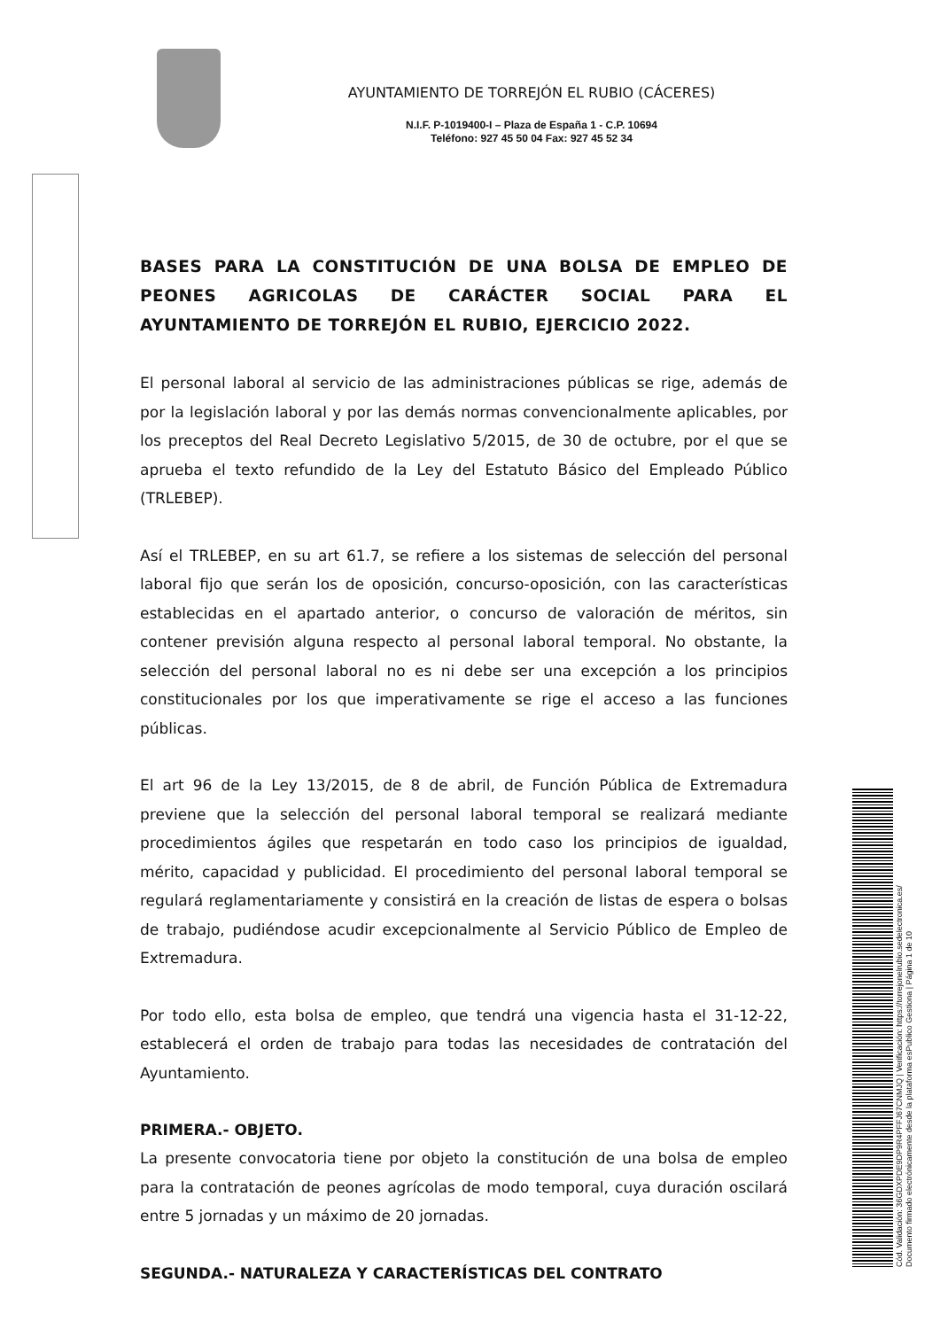AYUNTAMIENTO DE TORREJÓN EL RUBIO (CÁCERES)
N.I.F. P-1019400-I – Plaza de España 1 - C.P. 10694
Teléfono: 927 45 50 04 Fax: 927 45 52 34
BASES PARA LA CONSTITUCIÓN DE UNA BOLSA DE EMPLEO DE PEONES AGRICOLAS DE CARÁCTER SOCIAL PARA EL AYUNTAMIENTO DE TORREJÓN EL RUBIO, EJERCICIO 2022.
El personal laboral al servicio de las administraciones públicas se rige, además de por la legislación laboral y por las demás normas convencionalmente aplicables, por los preceptos del Real Decreto Legislativo 5/2015, de 30 de octubre, por el que se aprueba el texto refundido de la Ley del Estatuto Básico del Empleado Público (TRLEBEP).
Así el TRLEBEP, en su art 61.7, se refiere a los sistemas de selección del personal laboral fijo que serán los de oposición, concurso-oposición, con las características establecidas en el apartado anterior, o concurso de valoración de méritos, sin contener previsión alguna respecto al personal laboral temporal. No obstante, la selección del personal laboral no es ni debe ser una excepción a los principios constitucionales por los que imperativamente se rige el acceso a las funciones públicas.
El art 96 de la Ley 13/2015, de 8 de abril, de Función Pública de Extremadura previene que la selección del personal laboral temporal se realizará mediante procedimientos ágiles que respetarán en todo caso los principios de igualdad, mérito, capacidad y publicidad. El procedimiento del personal laboral temporal se regulará reglamentariamente y consistirá en la creación de listas de espera o bolsas de trabajo, pudiéndose acudir excepcionalmente al Servicio Público de Empleo de Extremadura.
Por todo ello, esta bolsa de empleo, que tendrá una vigencia hasta el 31-12-22, establecerá el orden de trabajo para todas las necesidades de contratación del Ayuntamiento.
PRIMERA.- OBJETO.
La presente convocatoria tiene por objeto la constitución de una bolsa de empleo para la contratación de peones agrícolas de modo temporal, cuya duración oscilará entre 5 jornadas y un máximo de 20 jornadas.
SEGUNDA.- NATURALEZA Y CARACTERÍSTICAS DEL CONTRATO
Cód. Validación: 36GDXPDE9DP9R4PFFJ67CNMJQ | Verificación: https://torrejonelrubio.sedelectronica.es/
Documento firmado electrónicamente desde la plataforma esPublico Gestiona | Página 1 de 10